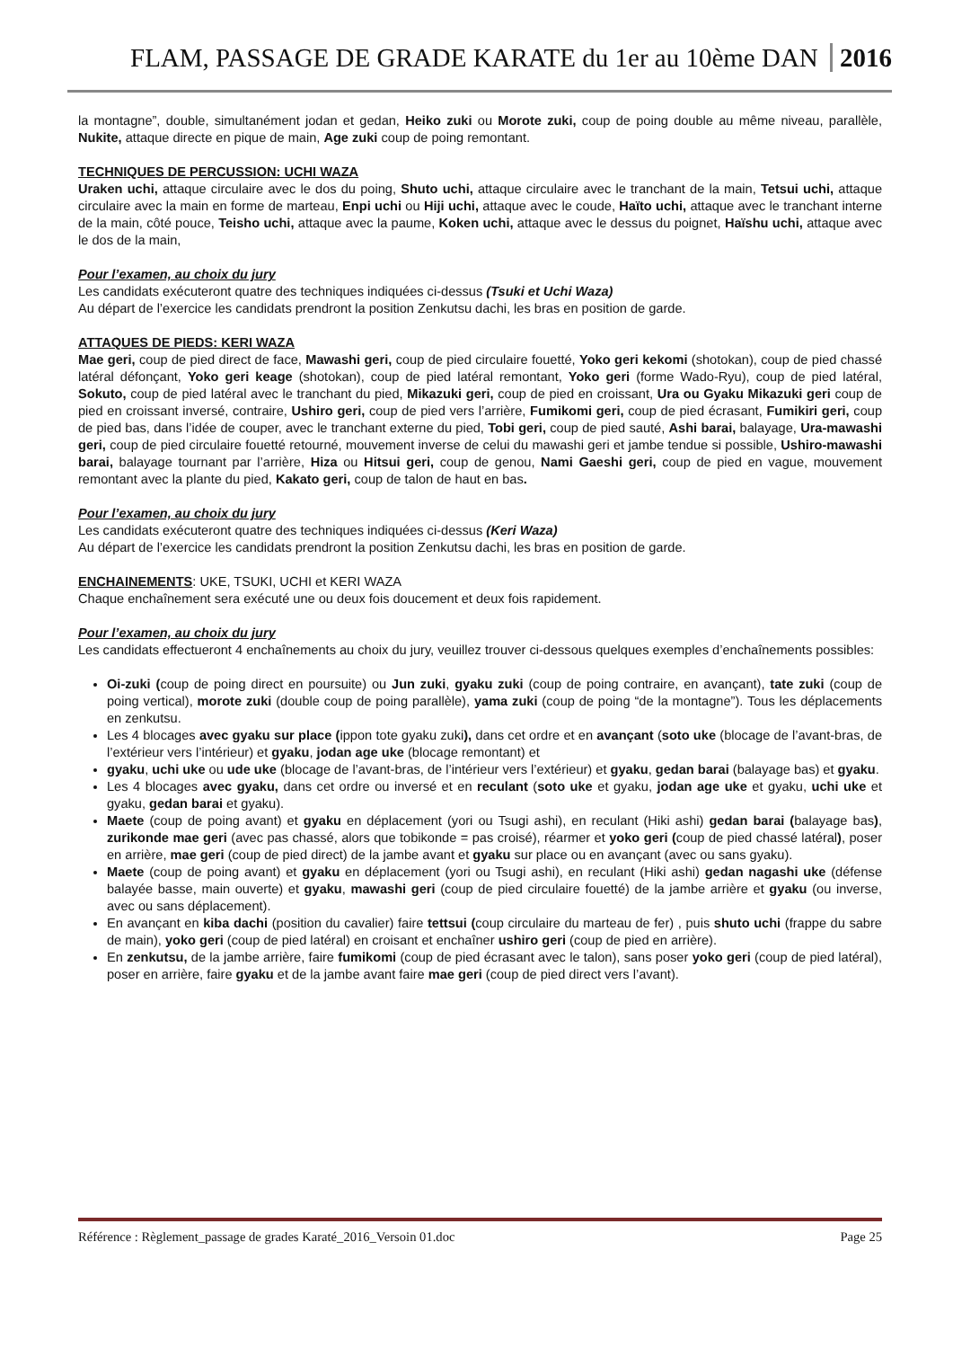FLAM, PASSAGE DE GRADE KARATE du 1er au 10ème DAN 2016
la montagne”, double, simultanément jodan et gedan, Heiko zuki ou Morote zuki, coup de poing double au même niveau, parallèle, Nukite, attaque directe en pique de main, Age zuki coup de poing remontant.
TECHNIQUES DE PERCUSSION: UCHI WAZA
Uraken uchi, attaque circulaire avec le dos du poing, Shuto uchi, attaque circulaire avec le tranchant de la main, Tetsui uchi, attaque circulaire avec la main en forme de marteau, Enpi uchi ou Hiji uchi, attaque avec le coude, Haïto uchi, attaque avec le tranchant interne de la main, côté pouce, Teisho uchi, attaque avec la paume, Koken uchi, attaque avec le dessus du poignet, Haïshu uchi, attaque avec le dos de la main,
Pour l’examen, au choix du jury
Les candidats exécuteront quatre des techniques indiquées ci-dessus (Tsuki et Uchi Waza)
Au départ de l’exercice les candidats prendront la position Zenkutsu dachi, les bras en position de garde.
ATTAQUES DE PIEDS: KERI WAZA
Mae geri, coup de pied direct de face, Mawashi geri, coup de pied circulaire fouetté, Yoko geri kekomi (shotokan), coup de pied chassé latéral défonçant, Yoko geri keage (shotokan), coup de pied latéral remontant, Yoko geri (forme Wado-Ryu), coup de pied latéral, Sokuto, coup de pied latéral avec le tranchant du pied, Mikazuki geri, coup de pied en croissant, Ura ou Gyaku Mikazuki geri coup de pied en croissant inversé, contraire, Ushiro geri, coup de pied vers l’arrière, Fumikomi geri, coup de pied écrasant, Fumikiri geri, coup de pied bas, dans l’idée de couper, avec le tranchant externe du pied, Tobi geri, coup de pied sauté, Ashi barai, balayage, Ura-mawashi geri, coup de pied circulaire fouetté retourné, mouvement inverse de celui du mawashi geri et jambe tendue si possible, Ushiro-mawashi barai, balayage tournant par l’arrière, Hiza ou Hitsui geri, coup de genou, Nami Gaeshi geri, coup de pied en vague, mouvement remontant avec la plante du pied, Kakato geri, coup de talon de haut en bas.
Pour l’examen, au choix du jury
Les candidats exécuteront quatre des techniques indiquées ci-dessus (Keri Waza)
Au départ de l’exercice les candidats prendront la position Zenkutsu dachi, les bras en position de garde.
ENCHAINEMENTS: UKE, TSUKI, UCHI et KERI WAZA
Chaque enchaînement sera exécuté une ou deux fois doucement et deux fois rapidement.
Pour l’examen, au choix du jury
Les candidats effectueront 4 enchaînements au choix du jury, veuillez trouver ci-dessous quelques exemples d’enchaînements possibles:
Oi-zuki (coup de poing direct en poursuite) ou Jun zuki, gyaku zuki (coup de poing contraire, en avançant), tate zuki (coup de poing vertical), morote zuki (double coup de poing parallèle), yama zuki (coup de poing “de la montagne”). Tous les déplacements en zenkutsu.
Les 4 blocages avec gyaku sur place (ippon tote gyaku zuki), dans cet ordre et en avançant (soto uke (blocage de l’avant-bras, de l’extérieur vers l’intérieur) et gyaku, jodan age uke (blocage remontant) et
gyaku, uchi uke ou ude uke (blocage de l’avant-bras, de l’intérieur vers l’extérieur) et gyaku, gedan barai (balayage bas) et gyaku.
Les 4 blocages avec gyaku, dans cet ordre ou inversé et en reculant (soto uke et gyaku, jodan age uke et gyaku, uchi uke et gyaku, gedan barai et gyaku).
Maete (coup de poing avant) et gyaku en déplacement (yori ou Tsugi ashi), en reculant (Hiki ashi) gedan barai (balayage bas), zurikonde mae geri (avec pas chassé, alors que tobikonde = pas croisé), réarmer et yoko geri (coup de pied chassé latéral), poser en arrière, mae geri (coup de pied direct) de la jambe avant et gyaku sur place ou en avançant (avec ou sans gyaku).
Maete (coup de poing avant) et gyaku en déplacement (yori ou Tsugi ashi), en reculant (Hiki ashi) gedan nagashi uke (défense balayée basse, main ouverte) et gyaku, mawashi geri (coup de pied circulaire fouetté) de la jambe arrière et gyaku (ou inverse, avec ou sans déplacement).
En avançant en kiba dachi (position du cavalier) faire tettsui (coup circulaire du marteau de fer) , puis shuto uchi (frappe du sabre de main), yoko geri (coup de pied latéral) en croisant et enchaîner ushiro geri (coup de pied en arrière).
En zenkutsu, de la jambe arrière, faire fumikomi (coup de pied écrasant avec le talon), sans poser yoko geri (coup de pied latéral), poser en arrière, faire gyaku et de la jambe avant faire mae geri (coup de pied direct vers l’avant).
Référence : Règlement_passage de grades Karaté_2016_Versoin 01.doc Page 25